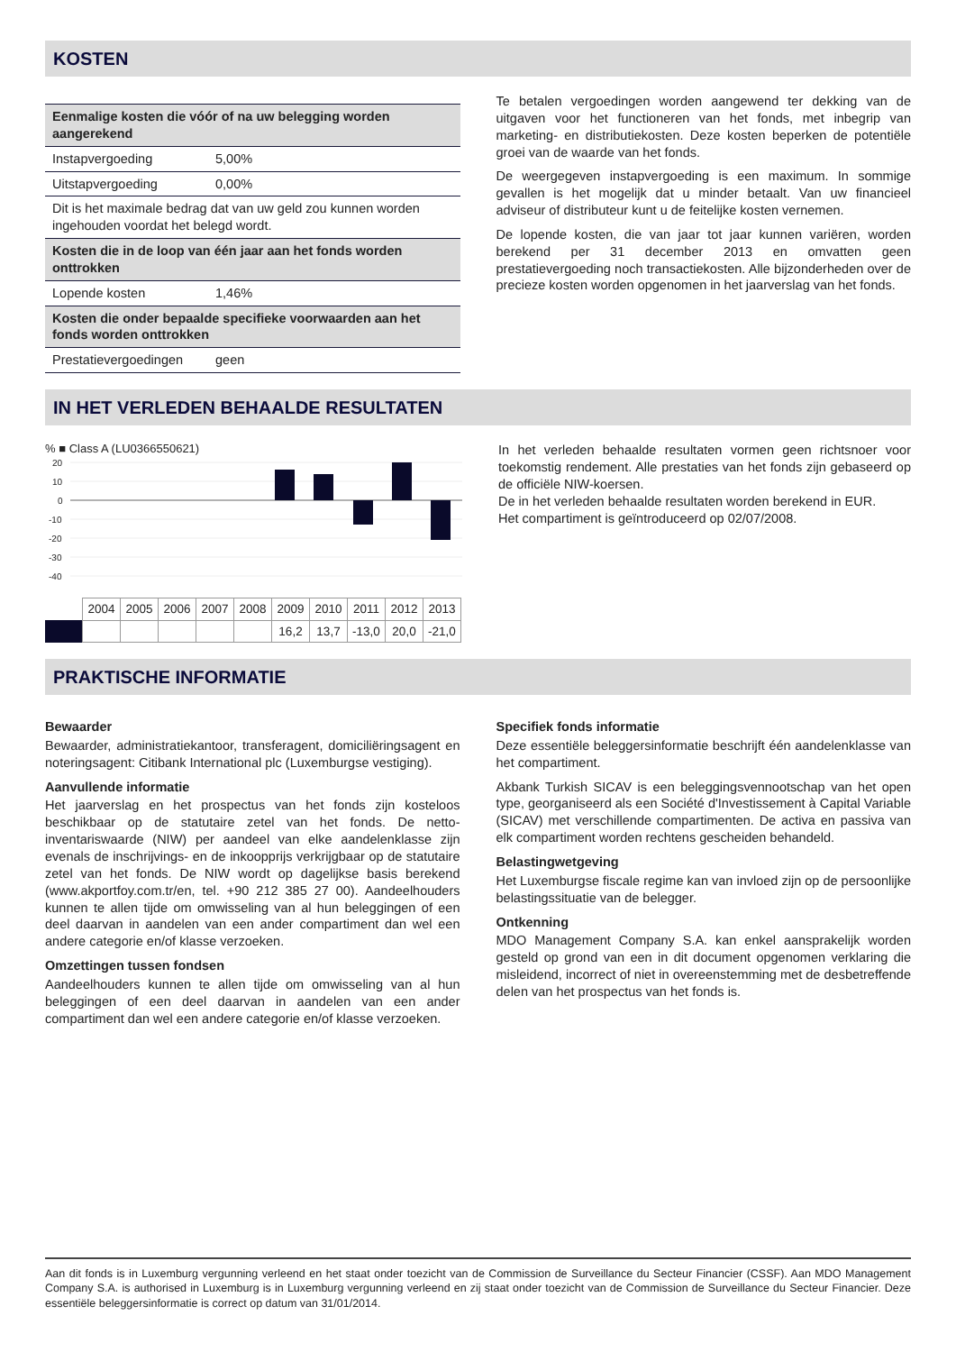KOSTEN
| Eenmalige kosten die vóór of na uw belegging worden aangerekend | |
| Instapvergoeding | 5,00% |
| Uitstapvergoeding | 0,00% |
| Dit is het maximale bedrag dat van uw geld zou kunnen worden ingehouden voordat het belegd wordt. | |
| Kosten die in de loop van één jaar aan het fonds worden onttrokken | |
| Lopende kosten | 1,46% |
| Kosten die onder bepaalde specifieke voorwaarden aan het fonds worden onttrokken | |
| Prestatievergoedingen | geen |
Te betalen vergoedingen worden aangewend ter dekking van de uitgaven voor het functioneren van het fonds, met inbegrip van marketing- en distributiekosten. Deze kosten beperken de potentiële groei van de waarde van het fonds.
De weergegeven instapvergoeding is een maximum. In sommige gevallen is het mogelijk dat u minder betaalt. Van uw financieel adviseur of distributeur kunt u de feitelijke kosten vernemen.
De lopende kosten, die van jaar tot jaar kunnen variëren, worden berekend per 31 december 2013 en omvatten geen prestatievergoeding noch transactiekosten. Alle bijzonderheden over de precieze kosten worden opgenomen in het jaarverslag van het fonds.
IN HET VERLEDEN BEHAALDE RESULTATEN
% ■ Class A (LU0366550621)
20
10
0
-10
-20
-30
-40
| | 2004 | 2005 | 2006 | 2007 | 2008 | 2009 | 2010 | 2011 | 2012 | 2013 |
| | | | | | | 16,2 | 13,7 | -13,0 | 20,0 | -21,0 |
In het verleden behaalde resultaten vormen geen richtsnoer voor toekomstig rendement. Alle prestaties van het fonds zijn gebaseerd op de officiële NIW-koersen.
De in het verleden behaalde resultaten worden berekend in EUR.
Het compartiment is geïntroduceerd op 02/07/2008.
PRAKTISCHE INFORMATIE
Bewaarder
Bewaarder, administratiekantoor, transferagent, domiciliëringsagent en noteringsagent: Citibank International plc (Luxemburgse vestiging).
Aanvullende informatie
Het jaarverslag en het prospectus van het fonds zijn kosteloos beschikbaar op de statutaire zetel van het fonds. De netto-inventariswaarde (NIW) per aandeel van elke aandelenklasse zijn evenals de inschrijvings- en de inkoopprijs verkrijgbaar op de statutaire zetel van het fonds. De NIW wordt op dagelijkse basis berekend (www.akportfoy.com.tr/en, tel. +90 212 385 27 00). Aandeelhouders kunnen te allen tijde om omwisseling van al hun beleggingen of een deel daarvan in aandelen van een ander compartiment dan wel een andere categorie en/of klasse verzoeken.
Omzettingen tussen fondsen
Aandeelhouders kunnen te allen tijde om omwisseling van al hun beleggingen of een deel daarvan in aandelen van een ander compartiment dan wel een andere categorie en/of klasse verzoeken.
Specifiek fonds informatie
Deze essentiële beleggersinformatie beschrijft één aandelenklasse van het compartiment.
Akbank Turkish SICAV is een beleggingsvennootschap van het open type, georganiseerd als een Société d'Investissement à Capital Variable (SICAV) met verschillende compartimenten. De activa en passiva van elk compartiment worden rechtens gescheiden behandeld.
Belastingwetgeving
Het Luxemburgse fiscale regime kan van invloed zijn op de persoonlijke belastingssituatie van de belegger.
Ontkenning
MDO Management Company S.A. kan enkel aansprakelijk worden gesteld op grond van een in dit document opgenomen verklaring die misleidend, incorrect of niet in overeenstemming met de desbetreffende delen van het prospectus van het fonds is.
Aan dit fonds is in Luxemburg vergunning verleend en het staat onder toezicht van de Commission de Surveillance du Secteur Financier (CSSF). Aan MDO Management Company S.A. is authorised in Luxemburg is in Luxemburg vergunning verleend en zij staat onder toezicht van de Commission de Surveillance du Secteur Financier. Deze essentiële beleggersinformatie is correct op datum van 31/01/2014.